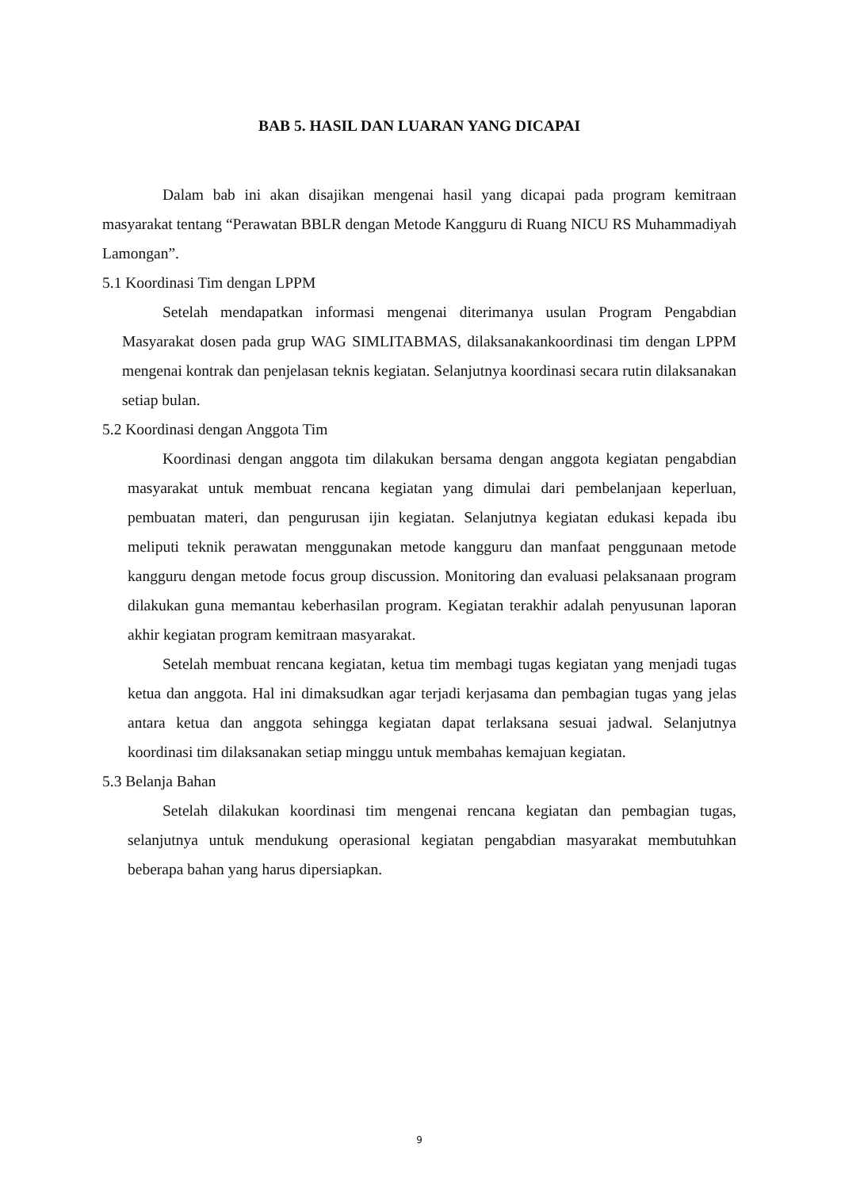BAB 5. HASIL DAN LUARAN YANG DICAPAI
Dalam bab ini akan disajikan mengenai hasil yang dicapai pada program kemitraan masyarakat tentang “Perawatan BBLR dengan Metode Kangguru di Ruang NICU RS Muhammadiyah Lamongan”.
5.1 Koordinasi Tim dengan LPPM
Setelah mendapatkan informasi mengenai diterimanya usulan Program Pengabdian Masyarakat dosen pada grup WAG SIMLITABMAS, dilaksanakankoordinasi tim dengan LPPM mengenai kontrak dan penjelasan teknis kegiatan. Selanjutnya koordinasi secara rutin dilaksanakan setiap bulan.
5.2 Koordinasi dengan Anggota Tim
Koordinasi dengan anggota tim dilakukan bersama dengan anggota kegiatan pengabdian masyarakat untuk membuat rencana kegiatan yang dimulai dari pembelanjaan keperluan, pembuatan materi, dan pengurusan ijin kegiatan. Selanjutnya kegiatan edukasi kepada ibu meliputi teknik perawatan menggunakan metode kangguru dan manfaat penggunaan metode kangguru dengan metode focus group discussion. Monitoring dan evaluasi pelaksanaan program dilakukan guna memantau keberhasilan program. Kegiatan terakhir adalah penyusunan laporan akhir kegiatan program kemitraan masyarakat.
Setelah membuat rencana kegiatan, ketua tim membagi tugas kegiatan yang menjadi tugas ketua dan anggota. Hal ini dimaksudkan agar terjadi kerjasama dan pembagian tugas yang jelas antara ketua dan anggota sehingga kegiatan dapat terlaksana sesuai jadwal. Selanjutnya koordinasi tim dilaksanakan setiap minggu untuk membahas kemajuan kegiatan.
5.3 Belanja Bahan
Setelah dilakukan koordinasi tim mengenai rencana kegiatan dan pembagian tugas, selanjutnya untuk mendukung operasional kegiatan pengabdian masyarakat membutuhkan beberapa bahan yang harus dipersiapkan.
9